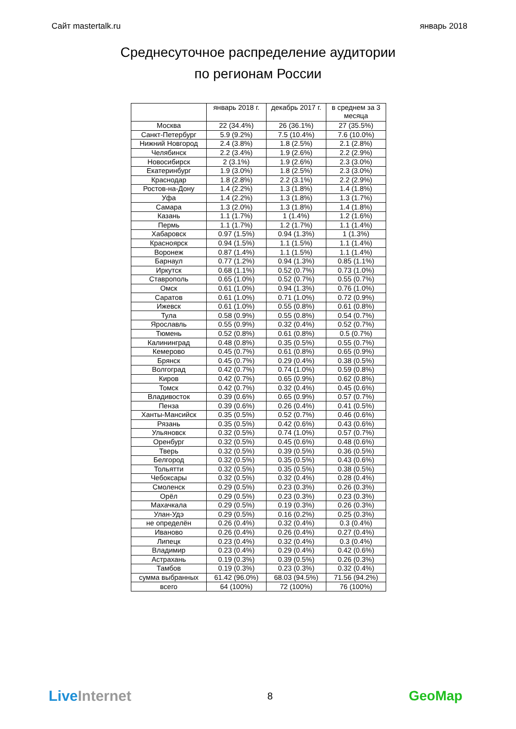Сайт mastertalk.ru январь 2018
Среднесуточное распределение аудитории
по регионам России
| | январь 2018 г. | декабрь 2017 г. | в среднем за 3 месяца |
| --- | --- | --- | --- |
| Москва | 22 (34.4%) | 26 (36.1%) | 27 (35.5%) |
| Санкт-Петербург | 5.9 (9.2%) | 7.5 (10.4%) | 7.6 (10.0%) |
| Нижний Новгород | 2.4 (3.8%) | 1.8 (2.5%) | 2.1 (2.8%) |
| Челябинск | 2.2 (3.4%) | 1.9 (2.6%) | 2.2 (2.9%) |
| Новосибирск | 2 (3.1%) | 1.9 (2.6%) | 2.3 (3.0%) |
| Екатеринбург | 1.9 (3.0%) | 1.8 (2.5%) | 2.3 (3.0%) |
| Краснодар | 1.8 (2.8%) | 2.2 (3.1%) | 2.2 (2.9%) |
| Ростов-на-Дону | 1.4 (2.2%) | 1.3 (1.8%) | 1.4 (1.8%) |
| Уфа | 1.4 (2.2%) | 1.3 (1.8%) | 1.3 (1.7%) |
| Самара | 1.3 (2.0%) | 1.3 (1.8%) | 1.4 (1.8%) |
| Казань | 1.1 (1.7%) | 1 (1.4%) | 1.2 (1.6%) |
| Пермь | 1.1 (1.7%) | 1.2 (1.7%) | 1.1 (1.4%) |
| Хабаровск | 0.97 (1.5%) | 0.94 (1.3%) | 1 (1.3%) |
| Красноярск | 0.94 (1.5%) | 1.1 (1.5%) | 1.1 (1.4%) |
| Воронеж | 0.87 (1.4%) | 1.1 (1.5%) | 1.1 (1.4%) |
| Барнаул | 0.77 (1.2%) | 0.94 (1.3%) | 0.85 (1.1%) |
| Иркутск | 0.68 (1.1%) | 0.52 (0.7%) | 0.73 (1.0%) |
| Ставрополь | 0.65 (1.0%) | 0.52 (0.7%) | 0.55 (0.7%) |
| Омск | 0.61 (1.0%) | 0.94 (1.3%) | 0.76 (1.0%) |
| Саратов | 0.61 (1.0%) | 0.71 (1.0%) | 0.72 (0.9%) |
| Ижевск | 0.61 (1.0%) | 0.55 (0.8%) | 0.61 (0.8%) |
| Тула | 0.58 (0.9%) | 0.55 (0.8%) | 0.54 (0.7%) |
| Ярославль | 0.55 (0.9%) | 0.32 (0.4%) | 0.52 (0.7%) |
| Тюмень | 0.52 (0.8%) | 0.61 (0.8%) | 0.5 (0.7%) |
| Калининград | 0.48 (0.8%) | 0.35 (0.5%) | 0.55 (0.7%) |
| Кемерово | 0.45 (0.7%) | 0.61 (0.8%) | 0.65 (0.9%) |
| Брянск | 0.45 (0.7%) | 0.29 (0.4%) | 0.38 (0.5%) |
| Волгоград | 0.42 (0.7%) | 0.74 (1.0%) | 0.59 (0.8%) |
| Киров | 0.42 (0.7%) | 0.65 (0.9%) | 0.62 (0.8%) |
| Томск | 0.42 (0.7%) | 0.32 (0.4%) | 0.45 (0.6%) |
| Владивосток | 0.39 (0.6%) | 0.65 (0.9%) | 0.57 (0.7%) |
| Пенза | 0.39 (0.6%) | 0.26 (0.4%) | 0.41 (0.5%) |
| Ханты-Мансийск | 0.35 (0.5%) | 0.52 (0.7%) | 0.46 (0.6%) |
| Рязань | 0.35 (0.5%) | 0.42 (0.6%) | 0.43 (0.6%) |
| Ульяновск | 0.32 (0.5%) | 0.74 (1.0%) | 0.57 (0.7%) |
| Оренбург | 0.32 (0.5%) | 0.45 (0.6%) | 0.48 (0.6%) |
| Тверь | 0.32 (0.5%) | 0.39 (0.5%) | 0.36 (0.5%) |
| Белгород | 0.32 (0.5%) | 0.35 (0.5%) | 0.43 (0.6%) |
| Тольятти | 0.32 (0.5%) | 0.35 (0.5%) | 0.38 (0.5%) |
| Чебоксары | 0.32 (0.5%) | 0.32 (0.4%) | 0.28 (0.4%) |
| Смоленск | 0.29 (0.5%) | 0.23 (0.3%) | 0.26 (0.3%) |
| Орёл | 0.29 (0.5%) | 0.23 (0.3%) | 0.23 (0.3%) |
| Махачкала | 0.29 (0.5%) | 0.19 (0.3%) | 0.26 (0.3%) |
| Улан-Удэ | 0.29 (0.5%) | 0.16 (0.2%) | 0.25 (0.3%) |
| не определён | 0.26 (0.4%) | 0.32 (0.4%) | 0.3 (0.4%) |
| Иваново | 0.26 (0.4%) | 0.26 (0.4%) | 0.27 (0.4%) |
| Липецк | 0.23 (0.4%) | 0.32 (0.4%) | 0.3 (0.4%) |
| Владимир | 0.23 (0.4%) | 0.29 (0.4%) | 0.42 (0.6%) |
| Астрахань | 0.19 (0.3%) | 0.39 (0.5%) | 0.26 (0.3%) |
| Тамбов | 0.19 (0.3%) | 0.23 (0.3%) | 0.32 (0.4%) |
| сумма выбранных | 61.42 (96.0%) | 68.03 (94.5%) | 71.56 (94.2%) |
| всего | 64 (100%) | 72 (100%) | 76 (100%) |
LiveInternet 8 GeoMap